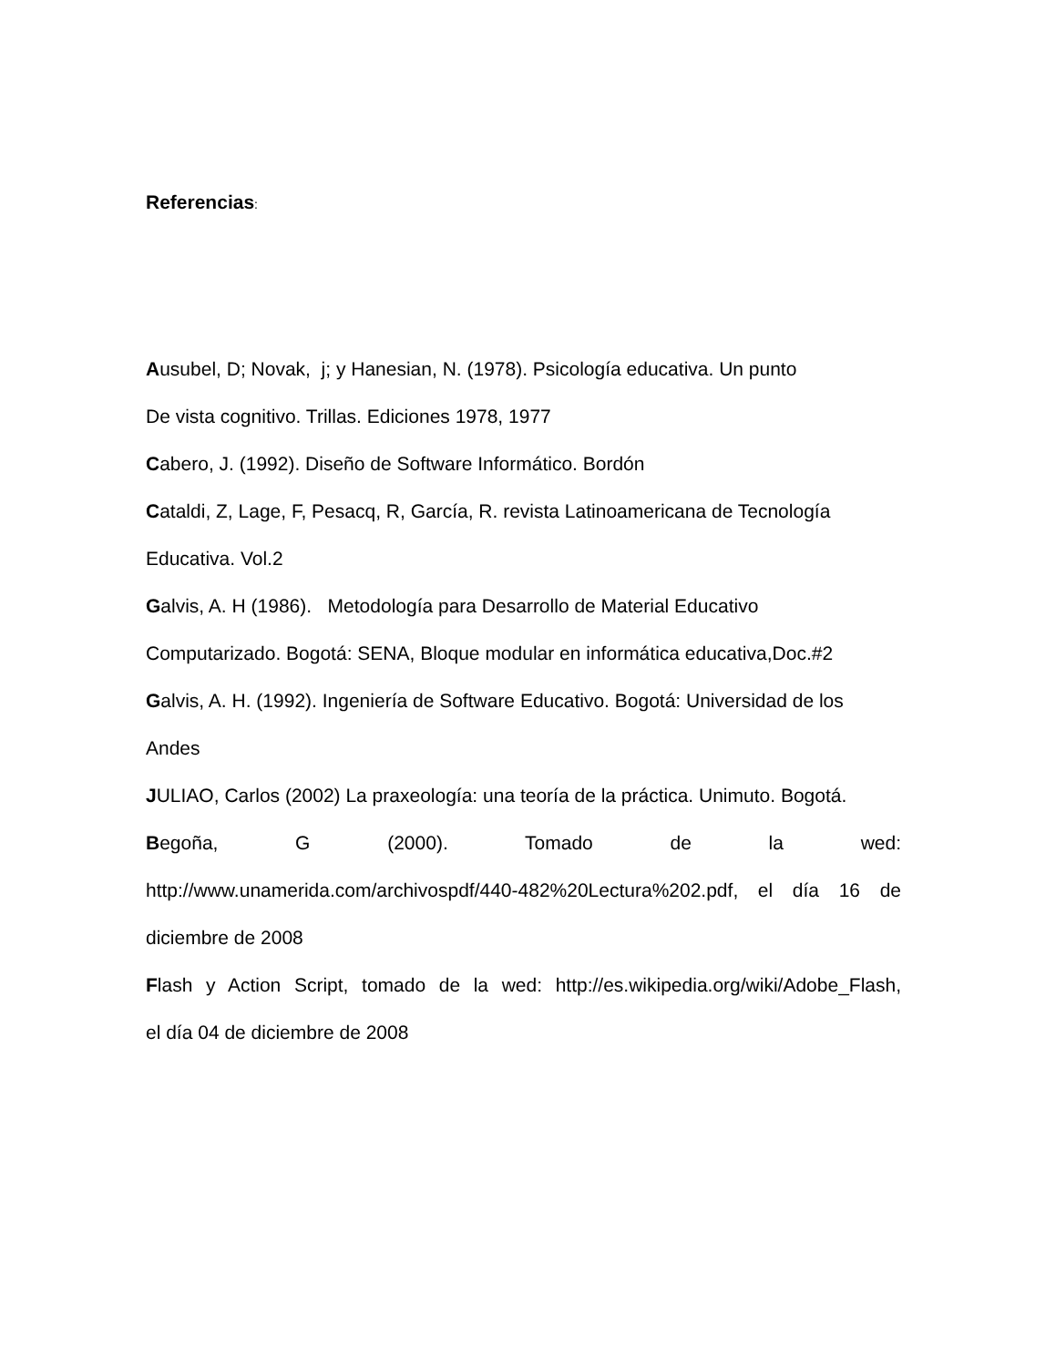Referencias:
Ausubel, D; Novak, j; y Hanesian, N. (1978). Psicología educativa. Un punto
De vista cognitivo. Trillas. Ediciones 1978, 1977
Cabero, J. (1992). Diseño de Software Informático. Bordón
Cataldi, Z, Lage, F, Pesacq, R, García, R. revista Latinoamericana de Tecnología
Educativa. Vol.2
Galvis, A. H (1986). Metodología para Desarrollo de Material Educativo
Computarizado. Bogotá: SENA, Bloque modular en informática educativa,Doc.#2
Galvis, A. H. (1992). Ingeniería de Software Educativo. Bogotá: Universidad de los
Andes
JULIAO, Carlos (2002) La praxeología: una teoría de la práctica. Unimuto. Bogotá.
Begoña, G (2000). Tomado de la wed:
http://www.unamerida.com/archivospdf/440-482%20Lectura%202.pdf, el día 16 de
diciembre de 2008
Flash y Action Script, tomado de la wed: http://es.wikipedia.org/wiki/Adobe_Flash,
el día 04 de diciembre de 2008